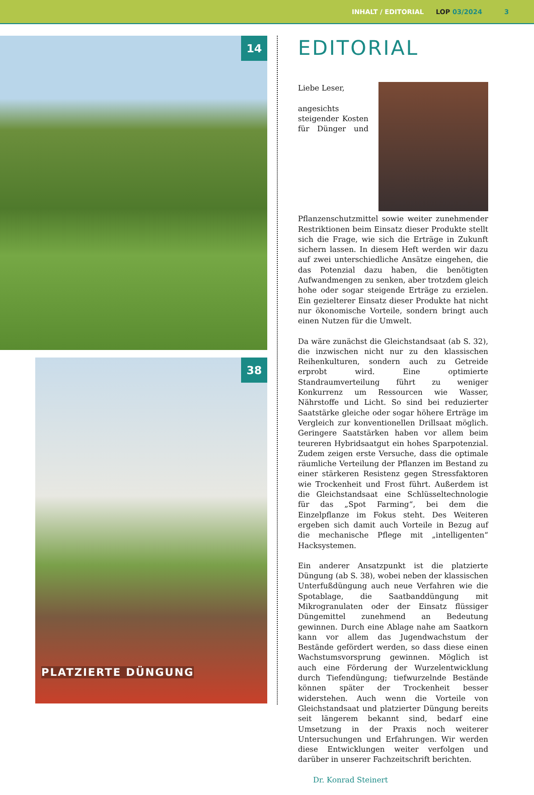INHALT / EDITORIAL LOP 03/2024 3
14
38
PLATZIERTE DÜNGUNG
EDITORIAL
Liebe Leser,
angesichts steigender Kosten für Dünger und Pflanzenschutzmittel sowie weiter zunehmender Restriktionen beim Einsatz dieser Produkte stellt sich die Frage, wie sich die Erträge in Zukunft sichern lassen. In diesem Heft werden wir dazu auf zwei unterschiedliche Ansätze eingehen, die das Potenzial dazu haben, die benötigten Aufwandmengen zu senken, aber trotzdem gleich hohe oder sogar steigende Erträge zu erzielen. Ein gezielterer Einsatz dieser Produkte hat nicht nur ökonomische Vorteile, sondern bringt auch einen Nutzen für die Umwelt.
Da wäre zunächst die Gleichstandsaat (ab S. 32), die inzwischen nicht nur zu den klassischen Reihenkulturen, sondern auch zu Getreide erprobt wird. Eine optimierte Standraumverteilung führt zu weniger Konkurrenz um Ressourcen wie Wasser, Nährstoffe und Licht. So sind bei reduzierter Saatstärke gleiche oder sogar höhere Erträge im Vergleich zur konventionellen Drillsaat möglich. Geringere Saatstärken haben vor allem beim teureren Hybridsaatgut ein hohes Sparpotenzial. Zudem zeigen erste Versuche, dass die optimale räumliche Verteilung der Pflanzen im Bestand zu einer stärkeren Resistenz gegen Stressfaktoren wie Trockenheit und Frost führt. Außerdem ist die Gleichstandsaat eine Schlüsseltechnologie für das „Spot Farming“, bei dem die Einzelpflanze im Fokus steht. Des Weiteren ergeben sich damit auch Vorteile in Bezug auf die mechanische Pflege mit „intelligenten“ Hacksystemen.
Ein anderer Ansatzpunkt ist die platzierte Düngung (ab S. 38), wobei neben der klassischen Unterfußdüngung auch neue Verfahren wie die Spotablage, die Saatbanddüngung mit Mikrogranulaten oder der Einsatz flüssiger Düngemittel zunehmend an Bedeutung gewinnen. Durch eine Ablage nahe am Saatkorn kann vor allem das Jugendwachstum der Bestände gefördert werden, so dass diese einen Wachstumsvorsprung gewinnen. Möglich ist auch eine Förderung der Wurzelentwicklung durch Tiefendüngung; tiefwurzelnde Bestände können später der Trockenheit besser widerstehen. Auch wenn die Vorteile von Gleichstandsaat und platzierter Düngung bereits seit längerem bekannt sind, bedarf eine Umsetzung in der Praxis noch weiterer Untersuchungen und Erfahrungen. Wir werden diese Entwicklungen weiter verfolgen und darüber in unserer Fachzeitschrift berichten.
Dr. Konrad Steinert